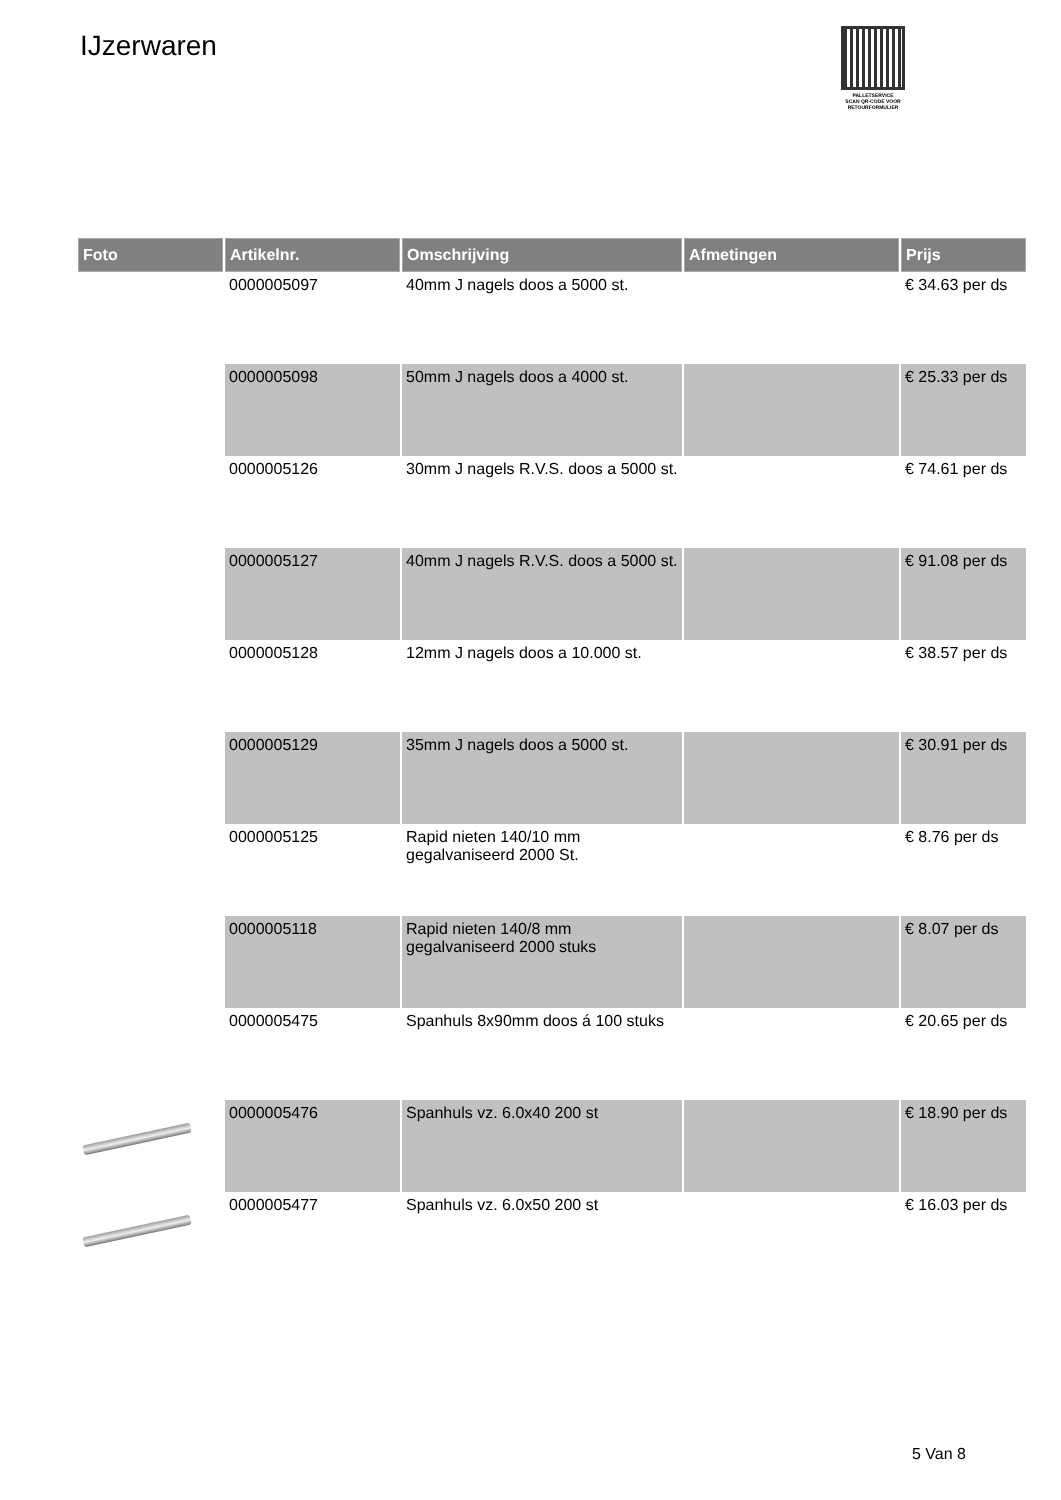IJzerwaren
PALLETSERVICE
SCAN QR-CODE VOOR
RETOURFORMULIER
| Foto | Artikelnr. | Omschrijving | Afmetingen | Prijs |
| --- | --- | --- | --- | --- |
| | 0000005097 | 40mm J nagels doos a 5000 st. | | € 34.63 per ds |
| | 0000005098 | 50mm J nagels doos a 4000 st. | | € 25.33 per ds |
| | 0000005126 | 30mm J nagels R.V.S. doos a 5000 st. | | € 74.61 per ds |
| | 0000005127 | 40mm J nagels R.V.S. doos a 5000 st. | | € 91.08 per ds |
| | 0000005128 | 12mm J nagels doos a 10.000 st. | | € 38.57 per ds |
| | 0000005129 | 35mm J nagels doos a 5000 st. | | € 30.91 per ds |
| | 0000005125 | Rapid nieten 140/10 mm gegalvaniseerd 2000 St. | | € 8.76 per ds |
| | 0000005118 | Rapid nieten 140/8 mm gegalvaniseerd 2000 stuks | | € 8.07 per ds |
| | 0000005475 | Spanhuls 8x90mm doos á 100 stuks | | € 20.65 per ds |
| | 0000005476 | Spanhuls vz. 6.0x40 200 st | | € 18.90 per ds |
| | 0000005477 | Spanhuls vz. 6.0x50 200 st | | € 16.03 per ds |
5 Van 8